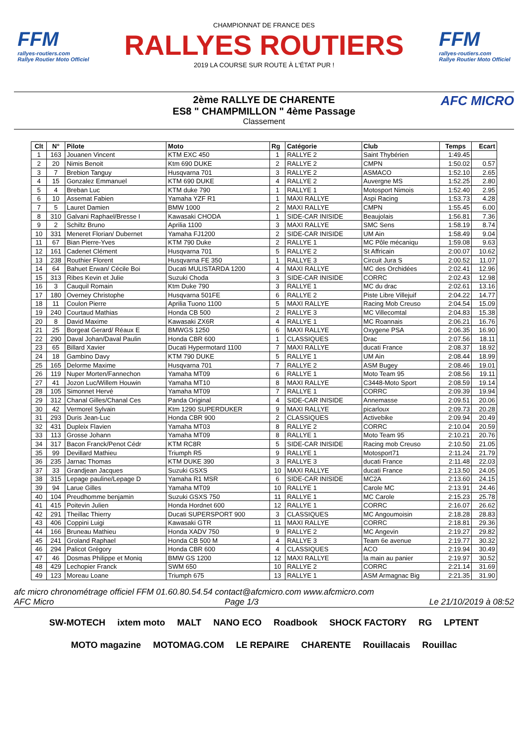FFM
rallyes-routiers.com
Rallye Routier Moto Officiel
CHAMPIONNAT DE FRANCE DES
RALLYES ROUTIERS
2019 LA COURSE SUR ROUTE À L'ÉTAT PUR !
FFM
rallyes-routiers.com
Rallye Routier Moto Officiel
2ème RALLYE DE CHARENTE
ES8 " CHAMPMILLON " 4ème Passage
Classement
AFC MICRO
| Clt | N° | Pilote | Moto | Rg | Catégorie | Club | Temps | Ecart |
| --- | --- | --- | --- | --- | --- | --- | --- | --- |
| 1 | 163 | Jouanen Vincent | KTM EXC 450 | 1 | RALLYE 2 | Saint Thybérien | 1:49.45 | |
| 2 | 20 | Nimis Benoit | Ktm 690 DUKE | 2 | RALLYE 2 | CMPN | 1:50.02 | 0.57 |
| 3 | 7 | Brebion Tanguy | Husqvarna 701 | 3 | RALLYE 2 | ASMACO | 1:52.10 | 2.65 |
| 4 | 15 | Gonzalez Emmanuel | KTM 690 DUKE | 4 | RALLYE 2 | Auvergne MS | 1:52.25 | 2.80 |
| 5 | 4 | Breban Luc | KTM duke 790 | 1 | RALLYE 1 | Motosport Nimois | 1:52.40 | 2.95 |
| 6 | 10 | Assemat Fabien | Yamaha YZF R1 | 1 | MAXI RALLYE | Aspi Racing | 1:53.73 | 4.28 |
| 7 | 5 | Lauret Damien | BMW 1000 | 2 | MAXI RALLYE | CMPN | 1:55.45 | 6.00 |
| 8 | 310 | Galvani Raphael/Bresse I | Kawasaki CHODA | 1 | SIDE-CAR INISIDE | Beaujolais | 1:56.81 | 7.36 |
| 9 | 2 | Schiltz Bruno | Aprilia 1100 | 3 | MAXI RALLYE | SMC Sens | 1:58.19 | 8.74 |
| 10 | 331 | Meneret Florian/ Dubernet | Yamaha FJ1200 | 2 | SIDE-CAR INISIDE | UM Ain | 1:58.49 | 9.04 |
| 11 | 67 | Bian Pierre-Yves | KTM 790 Duke | 2 | RALLYE 1 | MC Pôle mécaniqu | 1:59.08 | 9.63 |
| 12 | 161 | Cadenet Clément | Husqvarna 701 | 5 | RALLYE 2 | St Affricain | 2:00.07 | 10.62 |
| 13 | 238 | Routhier Florent | Husqvarna FE 350 | 1 | RALLYE 3 | Circuit Jura S | 2:00.52 | 11.07 |
| 14 | 64 | Bahuet Erwan/ Cécile Boi | Ducati MULISTARDA 1200 | 4 | MAXI RALLYE | MC des Orchidées | 2:02.41 | 12.96 |
| 15 | 313 | Ribes Kevin et Julie | Suzuki Choda | 3 | SIDE-CAR INISIDE | CORRC | 2:02.43 | 12.98 |
| 16 | 3 | Cauquil Romain | Ktm Duke 790 | 3 | RALLYE 1 | MC du drac | 2:02.61 | 13.16 |
| 17 | 180 | Overney Christophe | Husqvarna 501FE | 6 | RALLYE 2 | Piste Libre Villejuif | 2:04.22 | 14.77 |
| 18 | 11 | Coulon Pierre | Aprilia Tuono 1100 | 5 | MAXI RALLYE | Racing Mob Creuso | 2:04.54 | 15.09 |
| 19 | 240 | Courtaud Mathias | Honda CB 500 | 2 | RALLYE 3 | MC Villecomtal | 2:04.83 | 15.38 |
| 20 | 8 | David Maxime | Kawasaki ZX6R | 4 | RALLYE 1 | MC Roannais | 2:06.21 | 16.76 |
| 21 | 25 | Borgeat Gerard/ Réaux E | BMWGS 1250 | 6 | MAXI RALLYE | Oxygene PSA | 2:06.35 | 16.90 |
| 22 | 290 | Daval Johan/Daval Paulin | Honda CBR 600 | 1 | CLASSIQUES | Drac | 2:07.56 | 18.11 |
| 23 | 65 | Billard Xavier | Ducati Hypermotard 1100 | 7 | MAXI RALLYE | ducati France | 2:08.37 | 18.92 |
| 24 | 18 | Gambino Davy | KTM 790 DUKE | 5 | RALLYE 1 | UM Ain | 2:08.44 | 18.99 |
| 25 | 165 | Delorme Maxime | Husqvarna 701 | 7 | RALLYE 2 | ASM Bugey | 2:08.46 | 19.01 |
| 26 | 119 | Nuper Morten/Fannechon | Yamaha MT09 | 6 | RALLYE 1 | Moto Team 95 | 2:08.56 | 19.11 |
| 27 | 41 | Jozon Luc/Willem Houwin | Yamaha MT10 | 8 | MAXI RALLYE | C3448-Moto Sport | 2:08.59 | 19.14 |
| 28 | 105 | Simonnet Hervé | Yamaha MT09 | 7 | RALLYE 1 | CORRC | 2:09.39 | 19.94 |
| 29 | 312 | Chanal Gilles/Chanal Ces | Panda Original | 4 | SIDE-CAR INISIDE | Annemasse | 2:09.51 | 20.06 |
| 30 | 42 | Vermorel Sylvain | Ktm 1290 SUPERDUKER | 9 | MAXI RALLYE | picarloux | 2:09.73 | 20.28 |
| 31 | 293 | Duris Jean-Luc | Honda CBR 900 | 2 | CLASSIQUES | Activebike | 2:09.94 | 20.49 |
| 32 | 431 | Dupleix Flavien | Yamaha MT03 | 8 | RALLYE 2 | CORRC | 2:10.04 | 20.59 |
| 33 | 113 | Grosse Johann | Yamaha MT09 | 8 | RALLYE 1 | Moto Team 95 | 2:10.21 | 20.76 |
| 34 | 317 | Bacon Franck/Penot Cédr | KTM RC8R | 5 | SIDE-CAR INISIDE | Racing mob Creuso | 2:10.50 | 21.05 |
| 35 | 99 | Devillard Mathieu | Triumph R5 | 9 | RALLYE 1 | Motosport71 | 2:11.24 | 21.79 |
| 36 | 235 | Jarnac Thomas | KTM DUKE 390 | 3 | RALLYE 3 | ducati France | 2:11.48 | 22.03 |
| 37 | 33 | Grandjean Jacques | Suzuki GSXS | 10 | MAXI RALLYE | ducati France | 2:13.50 | 24.05 |
| 38 | 315 | Lepage pauline/Lepage D | Yamaha R1 MSR | 6 | SIDE-CAR INISIDE | MC2A | 2:13.60 | 24.15 |
| 39 | 94 | Larue Gilles | Yamaha MT09 | 10 | RALLYE 1 | Carole MC | 2:13.91 | 24.46 |
| 40 | 104 | Preudhomme benjamin | Suzuki GSXS 750 | 11 | RALLYE 1 | MC Carole | 2:15.23 | 25.78 |
| 41 | 415 | Poitevin Julien | Honda Hordnet 600 | 12 | RALLYE 1 | CORRC | 2:16.07 | 26.62 |
| 42 | 291 | Theillac Thierry | Ducati SUPERSPORT 900 | 3 | CLASSIQUES | MC Angoumoisin | 2:18.28 | 28.83 |
| 43 | 406 | Coppini Luigi | Kawasaki GTR | 11 | MAXI RALLYE | CORRC | 2:18.81 | 29.36 |
| 44 | 166 | Bruneau Mathieu | Honda XADV 750 | 9 | RALLYE 2 | MC Angevin | 2:19.27 | 29.82 |
| 45 | 241 | Groland Raphael | Honda CB 500 M | 4 | RALLYE 3 | Team 6e avenue | 2:19.77 | 30.32 |
| 46 | 294 | Palicot Grégory | Honda CBR 600 | 4 | CLASSIQUES | ACO | 2:19.94 | 30.49 |
| 47 | 46 | Dosmas Philippe et Moniq | BMW GS 1200 | 12 | MAXI RALLYE | la main au panier | 2:19.97 | 30.52 |
| 48 | 429 | Lechopier Franck | SWM 650 | 10 | RALLYE 2 | CORRC | 2:21.14 | 31.69 |
| 49 | 123 | Moreau Loane | Triumph 675 | 13 | RALLYE 1 | ASM Armagnac Big | 2:21.35 | 31.90 |
afc micro chronométrage officiel FFM 01.60.80.54.54 contact@afcmicro.com www.afcmicro.com
AFC Micro Page 1/3 Le 21/10/2019 à 08:52
SW-MOTECH ixtem moto MALT NANO ECO Roadbook SHOCK FACTORY RG LPTENT MOTO magazine MOTOMAG.COM LE REPAIRE CHARENTE Rouillacais Rouillac